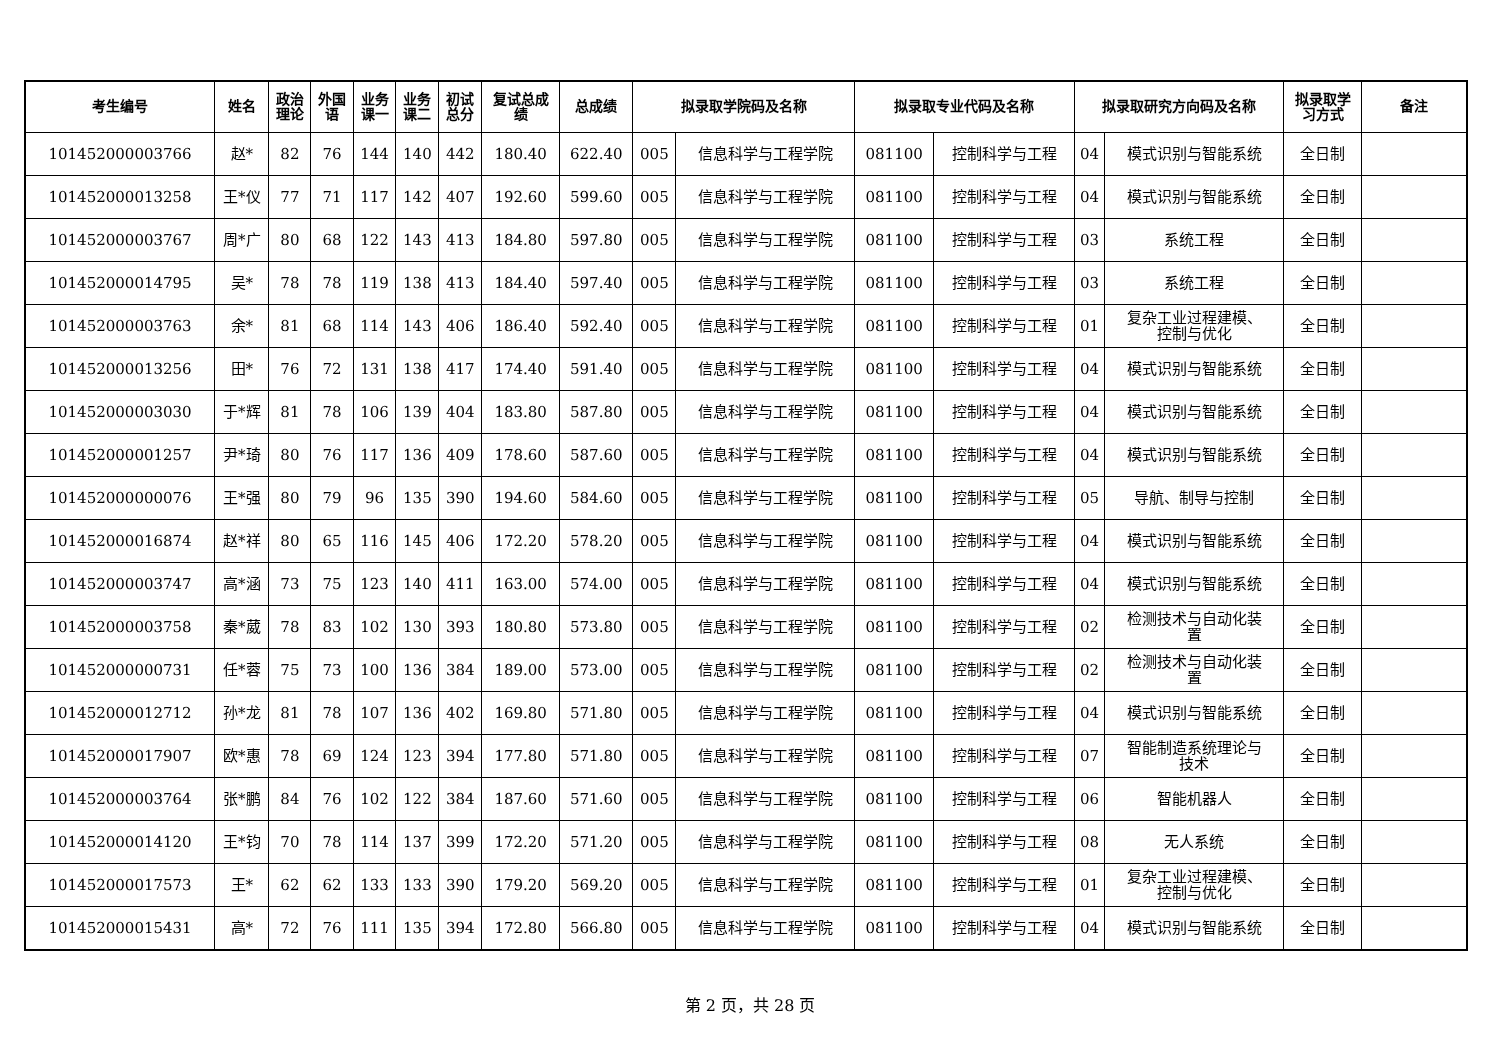| 考生编号 | 姓名 | 政治 理论 | 外国 语 | 业务 课一 | 业务 课二 | 初试 总分 | 复试总成 绩 | 总成绩 | 拟录取学院码及名称 | | 拟录取专业代码及名称 | | 拟录取研究方向码及名称 | | 拟录取学 习方式 | 备注 |
| --- | --- | --- | --- | --- | --- | --- | --- | --- | --- | --- | --- | --- | --- | --- | --- | --- |
| 101452000003766 | 赵* | 82 | 76 | 144 | 140 | 442 | 180.40 | 622.40 | 005 | 信息科学与工程学院 | 081100 | 控制科学与工程 | 04 | 模式识别与智能系统 | 全日制 | |
| 101452000013258 | 王*仪 | 77 | 71 | 117 | 142 | 407 | 192.60 | 599.60 | 005 | 信息科学与工程学院 | 081100 | 控制科学与工程 | 04 | 模式识别与智能系统 | 全日制 | |
| 101452000003767 | 周*广 | 80 | 68 | 122 | 143 | 413 | 184.80 | 597.80 | 005 | 信息科学与工程学院 | 081100 | 控制科学与工程 | 03 | 系统工程 | 全日制 | |
| 101452000014795 | 吴* | 78 | 78 | 119 | 138 | 413 | 184.40 | 597.40 | 005 | 信息科学与工程学院 | 081100 | 控制科学与工程 | 03 | 系统工程 | 全日制 | |
| 101452000003763 | 余* | 81 | 68 | 114 | 143 | 406 | 186.40 | 592.40 | 005 | 信息科学与工程学院 | 081100 | 控制科学与工程 | 01 | 复杂工业过程建模、 控制与优化 | 全日制 | |
| 101452000013256 | 田* | 76 | 72 | 131 | 138 | 417 | 174.40 | 591.40 | 005 | 信息科学与工程学院 | 081100 | 控制科学与工程 | 04 | 模式识别与智能系统 | 全日制 | |
| 101452000003030 | 于*辉 | 81 | 78 | 106 | 139 | 404 | 183.80 | 587.80 | 005 | 信息科学与工程学院 | 081100 | 控制科学与工程 | 04 | 模式识别与智能系统 | 全日制 | |
| 101452000001257 | 尹*琦 | 80 | 76 | 117 | 136 | 409 | 178.60 | 587.60 | 005 | 信息科学与工程学院 | 081100 | 控制科学与工程 | 04 | 模式识别与智能系统 | 全日制 | |
| 101452000000076 | 王*强 | 80 | 79 | 96 | 135 | 390 | 194.60 | 584.60 | 005 | 信息科学与工程学院 | 081100 | 控制科学与工程 | 05 | 导航、制导与控制 | 全日制 | |
| 101452000016874 | 赵*祥 | 80 | 65 | 116 | 145 | 406 | 172.20 | 578.20 | 005 | 信息科学与工程学院 | 081100 | 控制科学与工程 | 04 | 模式识别与智能系统 | 全日制 | |
| 101452000003747 | 高*涵 | 73 | 75 | 123 | 140 | 411 | 163.00 | 574.00 | 005 | 信息科学与工程学院 | 081100 | 控制科学与工程 | 04 | 模式识别与智能系统 | 全日制 | |
| 101452000003758 | 秦*葳 | 78 | 83 | 102 | 130 | 393 | 180.80 | 573.80 | 005 | 信息科学与工程学院 | 081100 | 控制科学与工程 | 02 | 检测技术与自动化装 置 | 全日制 | |
| 101452000000731 | 任*蓉 | 75 | 73 | 100 | 136 | 384 | 189.00 | 573.00 | 005 | 信息科学与工程学院 | 081100 | 控制科学与工程 | 02 | 检测技术与自动化装 置 | 全日制 | |
| 101452000012712 | 孙*龙 | 81 | 78 | 107 | 136 | 402 | 169.80 | 571.80 | 005 | 信息科学与工程学院 | 081100 | 控制科学与工程 | 04 | 模式识别与智能系统 | 全日制 | |
| 101452000017907 | 欧*惠 | 78 | 69 | 124 | 123 | 394 | 177.80 | 571.80 | 005 | 信息科学与工程学院 | 081100 | 控制科学与工程 | 07 | 智能制造系统理论与 技术 | 全日制 | |
| 101452000003764 | 张*鹏 | 84 | 76 | 102 | 122 | 384 | 187.60 | 571.60 | 005 | 信息科学与工程学院 | 081100 | 控制科学与工程 | 06 | 智能机器人 | 全日制 | |
| 101452000014120 | 王*钧 | 70 | 78 | 114 | 137 | 399 | 172.20 | 571.20 | 005 | 信息科学与工程学院 | 081100 | 控制科学与工程 | 08 | 无人系统 | 全日制 | |
| 101452000017573 | 王* | 62 | 62 | 133 | 133 | 390 | 179.20 | 569.20 | 005 | 信息科学与工程学院 | 081100 | 控制科学与工程 | 01 | 复杂工业过程建模、 控制与优化 | 全日制 | |
| 101452000015431 | 高* | 72 | 76 | 111 | 135 | 394 | 172.80 | 566.80 | 005 | 信息科学与工程学院 | 081100 | 控制科学与工程 | 04 | 模式识别与智能系统 | 全日制 | |
第 2 页，共 28 页